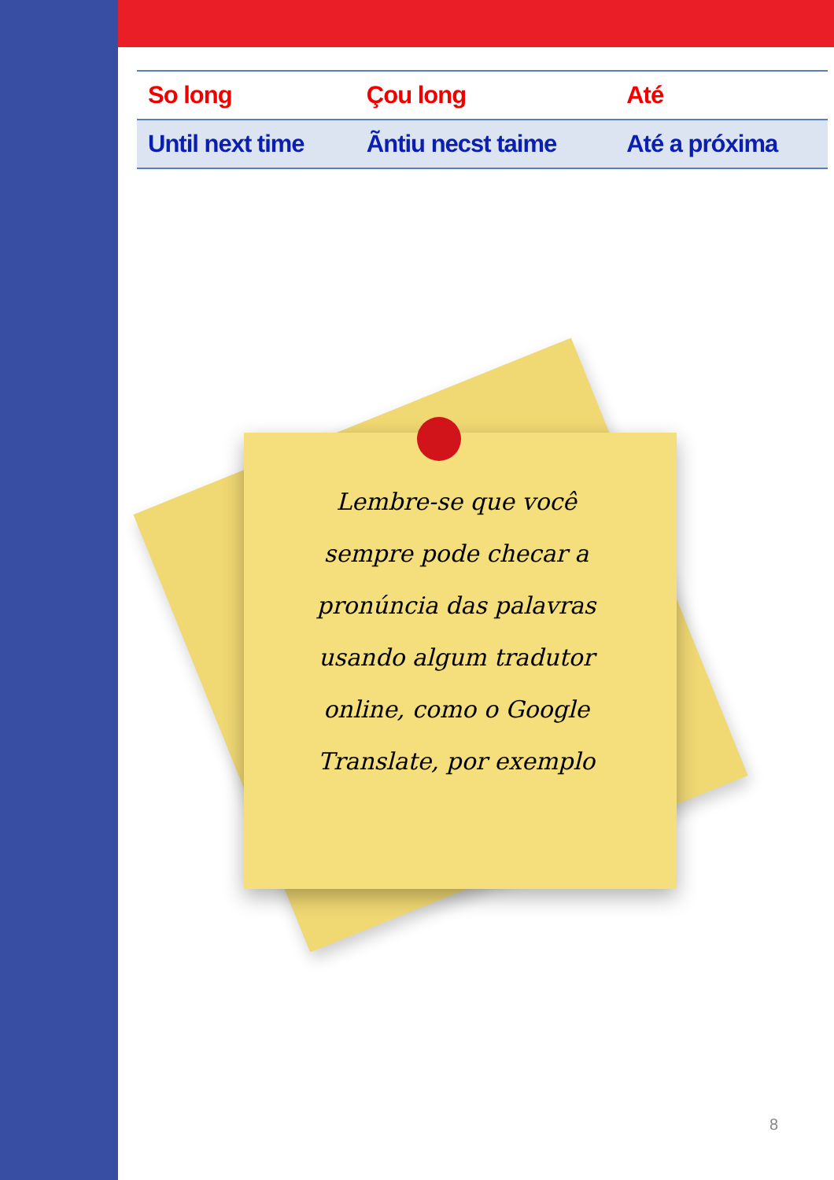| So long | Çou long | Até |
| Until next time | Ãntiu necst taime | Até a próxima |
Lembre-se que você sempre pode checar a pronúncia das palavras usando algum tradutor online, como o Google Translate, por exemplo
8